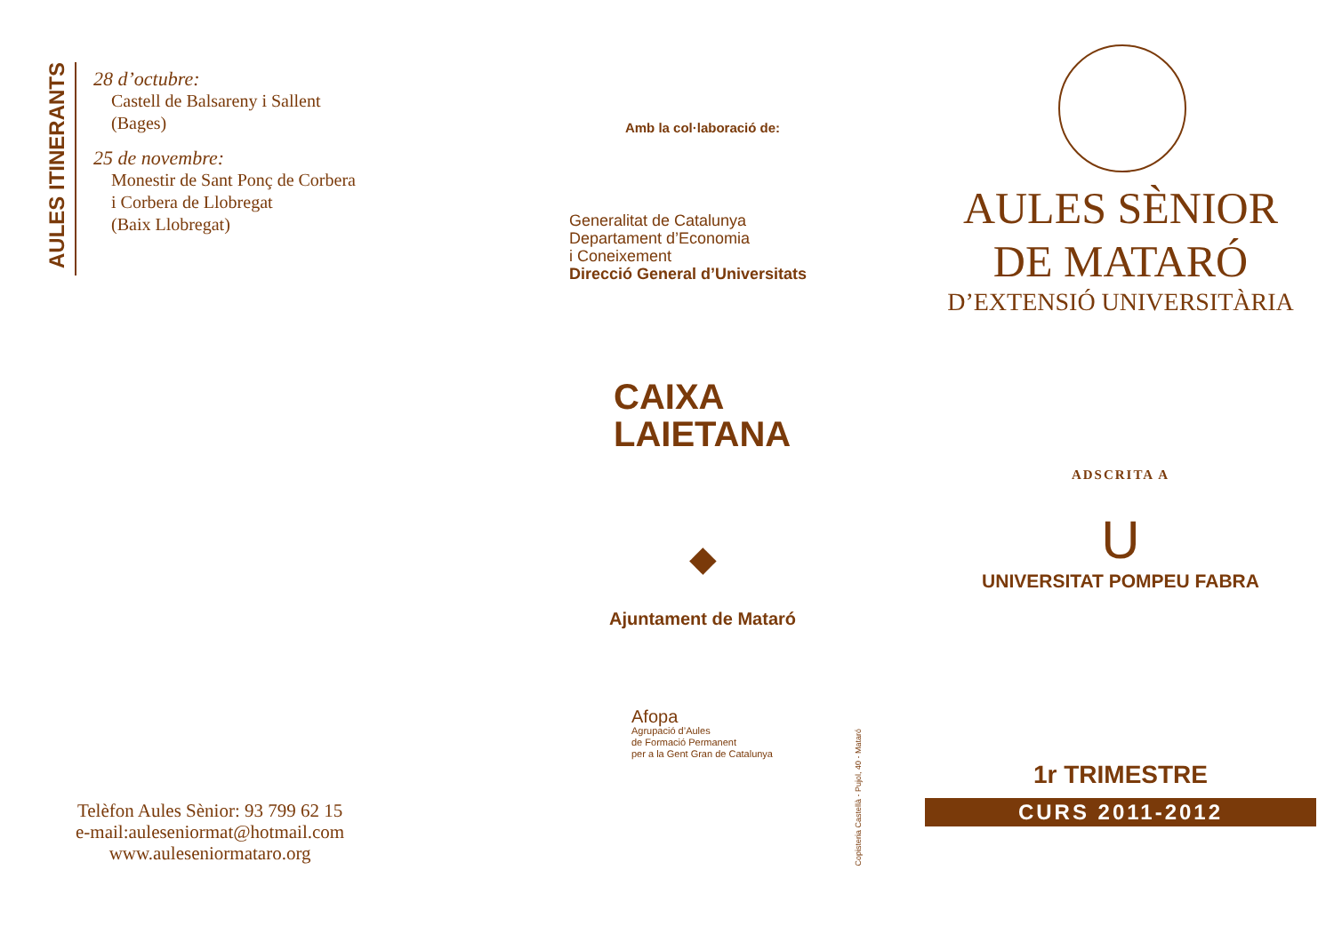AULES ITINERANTS
28 d’octubre:
Castell de Balsareny i Sallent
(Bages)
25 de novembre:
Monestir de Sant Ponç de Corbera
i Corbera de Llobregat
(Baix Llobregat)
Telèfon Aules Sènior: 93 799 62 15
e-mail:aulesenior­mat@hotmail.com
www.auleseniormataro.org
Amb la col·laboració de:
Generalitat de Catalunya
Departament d’Economia
i Coneixement
Direcció General d’Universitats
CAIXA
LAIETANA
◆
Ajuntament de Mataró
Afopa
Agrupació d’Aules
de Formació Permanent
per a la Gent Gran de Catalunya
Copisteria Castellà - Pujol, 40 - Mataró
AULES SÈNIOR
DE MATARÓ
D’EXTENSIÓ UNIVERSITÀRIA
ADSCRITA A
U
UNIVERSITAT POMPEU FABRA
1r TRIMESTRE
CURS 2011-2012